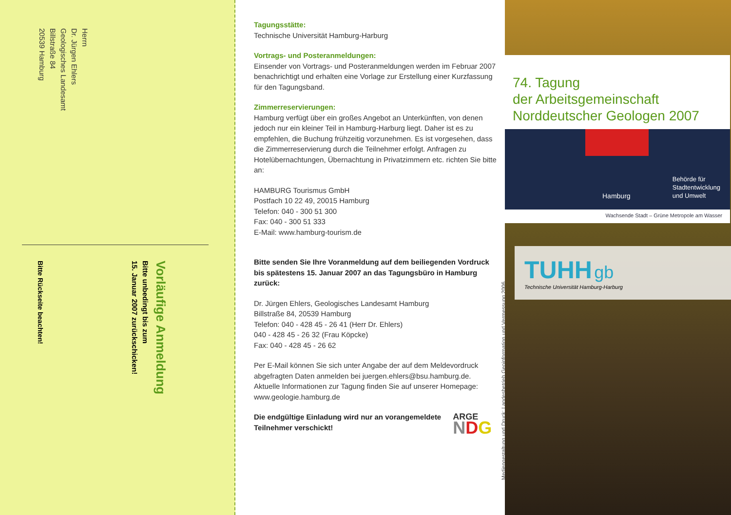Herrn
Dr. Jürgen Ehlers
Geologisches Landesamt
Billstraße 84
20539 Hamburg
Vorläufige Anmeldung
Bitte unbedingt bis zum
15. Januar 2007 zurückschicken!
Bitte Rückseite beachten!
Tagungsstätte:
Technische Universität Hamburg-Harburg
Vortrags- und Posteranmeldungen:
Einsender von Vortrags- und Posteranmeldungen werden im Februar 2007 benachrichtigt und erhalten eine Vorlage zur Erstellung einer Kurzfassung für den Tagungsband.
Zimmerreservierungen:
Hamburg verfügt über ein großes Angebot an Unterkünften, von denen jedoch nur ein kleiner Teil in Hamburg-Harburg liegt. Daher ist es zu empfehlen, die Buchung frühzeitig vorzunehmen. Es ist vorgesehen, dass die Zimmerreservierung durch die Teilnehmer erfolgt. Anfragen zu Hotelübernachtungen, Übernachtung in Privatzimmern etc. richten Sie bitte an:
HAMBURG Tourismus GmbH
Postfach 10 22 49, 20015 Hamburg
Telefon: 040 - 300 51 300
Fax: 040 - 300 51 333
E-Mail: www.hamburg-tourism.de
Bitte senden Sie Ihre Voranmeldung auf dem beiliegenden Vordruck bis spätestens 15. Januar 2007 an das Tagungsbüro in Hamburg zurück:
Dr. Jürgen Ehlers, Geologisches Landesamt Hamburg
Billstraße 84, 20539 Hamburg
Telefon: 040 - 428 45 - 26 41 (Herr Dr. Ehlers)
040 - 428 45 - 26 32 (Frau Köpcke)
Fax: 040 - 428 45 - 26 62
Per E-Mail können Sie sich unter Angabe der auf dem Meldevordruck abgefragten Daten anmelden bei juergen.ehlers@bsu.hamburg.de.
Aktuelle Informationen zur Tagung finden Sie auf unserer Homepage:
www.geologie.hamburg.de
Die endgültige Einladung wird nur an vorangemeldete Teilnehmer verschickt!
ARGE NDG
Mediengestaltung und Druck: Landesbetrieb Geoinformation und Vermessung 2006
74. Tagung
der Arbeitsgemeinschaft
Norddeutscher Geologen 2007
Hamburg
Behörde für
Stadtentwicklung
und Umwelt
Wachsende Stadt – Grüne Metropole am Wasser
TUHH gb
Technische Universität Hamburg-Harburg